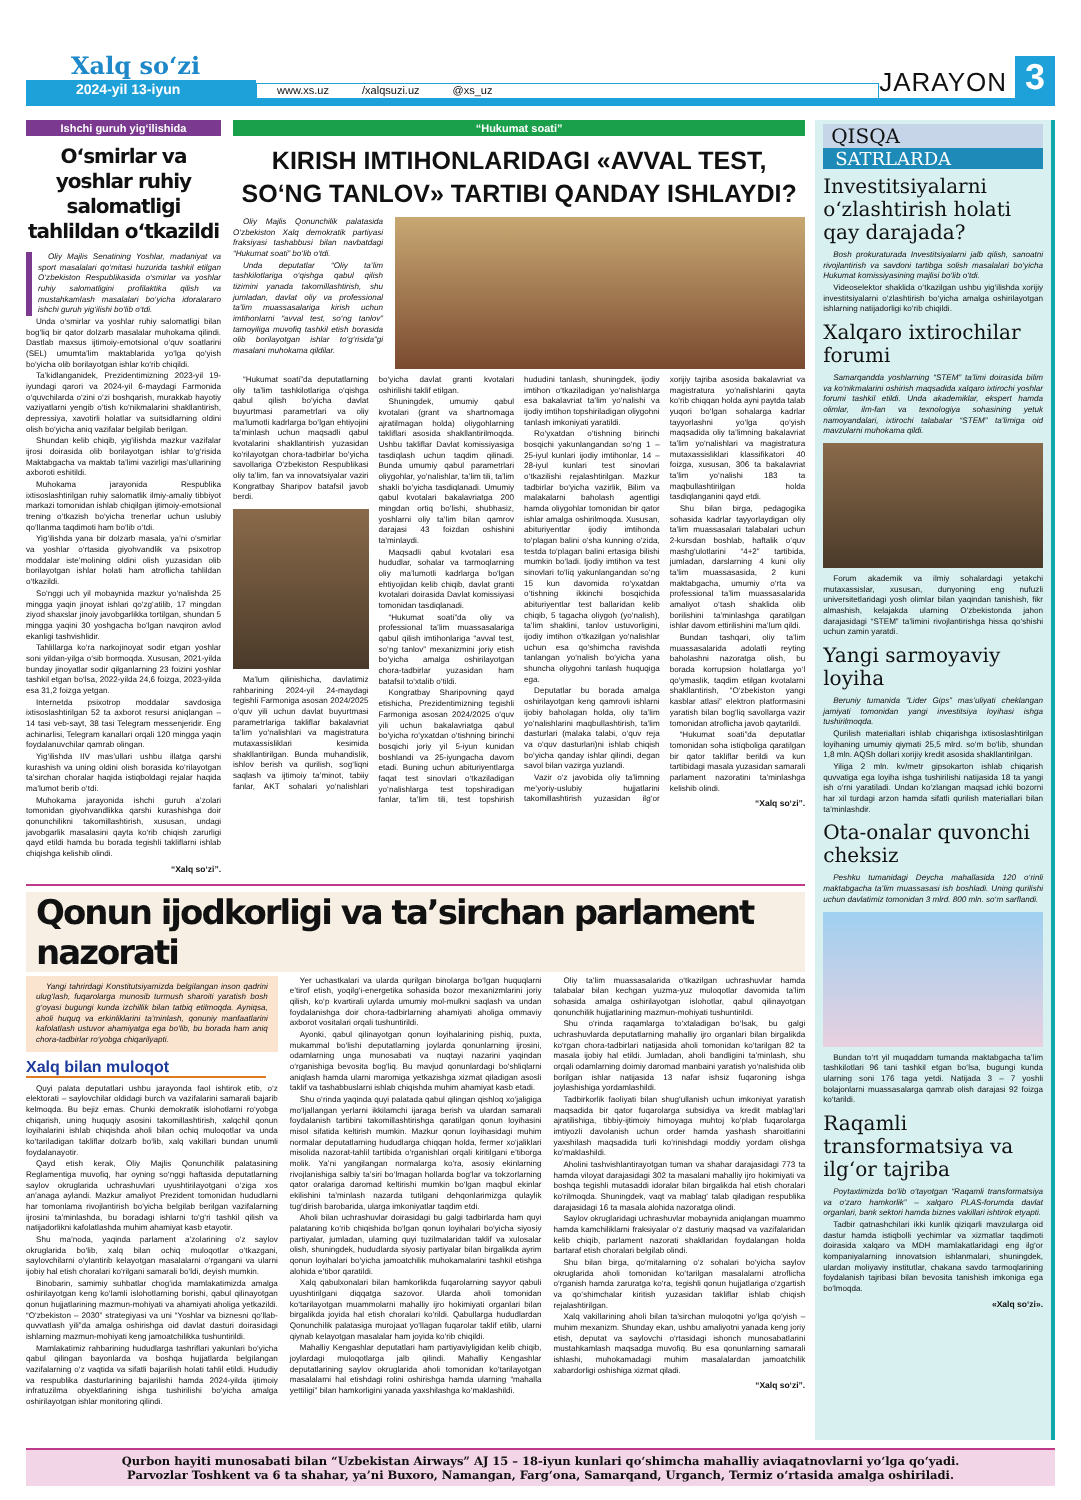Xalq so‘zi
2024-yil 13-iyun
www.xs.uz /xalqsuzi.uz @xs_uz
JARAYON
3
Ishchi guruh yig‘ilishida
O‘smirlar va yoshlar ruhiy salomatligi tahlildan o‘tkazildi
Oliy Majlis Senatining Yoshlar, madaniyat va sport masalalari qo‘mitasi huzurida tashkil etilgan O‘zbekiston Respublikasida o‘smirlar va yoshlar ruhiy salomatligini profilaktika qilish va mustahkamlash masalalari bo‘yicha idoralararo ishchi guruh yig‘ilishi bo‘lib o‘tdi.
Unda o‘smirlar va yoshlar ruhiy salomatligi bilan bog‘liq bir qator dolzarb masalalar muhokama qilindi. Dastlab maxsus ijtimoiy-emotsional o‘quv soatlarini (SEL) umumta’lim maktablarida yo‘lga qo‘yish bo‘yicha olib borilayotgan ishlar ko‘rib chiqildi.
Ta’kidlanganidek, Prezidentimizning 2023-yil 19-iyundagi qarori va 2024-yil 6-maydagi Farmonida o‘quvchilarda o‘zini o‘zi boshqarish, murakkab hayotiy vaziyatlarni yengib o‘tish ko‘nikmalarini shakllantirish, depressiya, xavotirli holatlar va suitsidlarning oldini olish bo‘yicha aniq vazifalar belgilab berilgan.
Shundan kelib chiqib, yig‘ilishda mazkur vazifalar ijrosi doirasida olib borilayotgan ishlar to‘g‘risida Maktabgacha va maktab ta’limi vazirligi mas’ullarining axboroti eshitildi.
Muhokama jarayonida Respublika ixtisoslashtirilgan ruhiy salomatlik ilmiy-amaliy tibbiyot markazi tomonidan ishlab chiqilgan ijtimoiy-emotsional trening o‘tkazish bo‘yicha trenerlar uchun uslubiy qo‘llanma taqdimoti ham bo‘lib o‘tdi.
Yig‘ilishda yana bir dolzarb masala, ya’ni o‘smirlar va yoshlar o‘rtasida giyohvandlik va psixotrop moddalar iste’molining oldini olish yuzasidan olib borilayotgan ishlar holati ham atroflicha tahlildan o‘tkazildi.
So‘nggi uch yil mobaynida mazkur yo‘nalishda 25 mingga yaqin jinoyat ishlari qo‘zg‘atilib, 17 mingdan ziyod shaxslar jinoiy javobgarlikka tortilgan, shundan 5 mingga yaqini 30 yoshgacha bo‘lgan navqiron avlod ekanligi tashvishlidir.
Tahlillarga ko‘ra narkojinoyat sodir etgan yoshlar soni yildan-yilga o‘sib bormoqda. Xususan, 2021-yilda bunday jinoyatlar sodir qilganlarning 23 foizini yoshlar tashkil etgan bo‘lsa, 2022-yilda 24,6 foizga, 2023-yilda esa 31,2 foizga yetgan.
Internetda psixotrop moddalar savdosiga ixtisoslashtirilgan 52 ta axborot resursi aniqlangan – 14 tasi veb-sayt, 38 tasi Telegram messenjeridir. Eng achinarlisi, Telegram kanallari orqali 120 mingga yaqin foydalanuvchilar qamrab olingan.
Yig‘ilishda IIV mas’ullari ushbu illatga qarshi kurashish va uning oldini olish borasida ko‘rilayotgan ta’sirchan choralar haqida istiqboldagi rejalar haqida ma’lumot berib o‘tdi.
Muhokama jarayonida ishchi guruh a’zolari tomonidan giyohvandlikka qarshi kurashishga doir qonunchilikni takomillashtirish, xususan, undagi javobgarlik masalasini qayta ko‘rib chiqish zarurligi qayd etildi hamda bu borada tegishli takliflarni ishlab chiqishga kelishib olindi.
“Xalq so‘zi”.
“Hukumat soati”
KIRISH IMTIHONLARIDAGI «AVVAL TEST, SO‘NG TANLOV» TARTIBI QANDAY ISHLAYDI?
Oliy Majlis Qonunchilik palatasida O‘zbekiston Xalq demokratik partiyasi fraksiyasi tashabbusi bilan navbatdagi “Hukumat soati” bo‘lib o‘tdi.
Unda deputatlar “Oliy ta’lim tashkilotlariga o‘qishga qabul qilish tizimini yanada takomillashtirish, shu jumladan, davlat oliy va professional ta’lim muassasalariga kirish uchun imtihonlarni “avval test, so‘ng tanlov” tamoyiliga muvofiq tashkil etish borasida olib borilayotgan ishlar to‘g‘risida”gi masalani muhokama qildilar.
“Hukumat soati”da deputatlarning oliy ta’lim tashkilotlariga o‘qishga qabul qilish bo‘yicha davlat buyurtmasi parametrlari va oliy ma’lumotli kadrlarga bo‘lgan ehtiyojini ta’minlash uchun maqsadli qabul kvotalarini shakllantirish yuzasidan ko‘rilayotgan chora-tadbirlar bo‘yicha savollariga O‘zbekiston Respublikasi oliy ta’lim, fan va innovatsiyalar vaziri Kongratbay Sharipov batafsil javob berdi.
Ma’lum qilinishicha, davlatimiz rahbarining 2024-yil 24-maydagi tegishli Farmoniga asosan 2024/2025 o‘quv yili uchun davlat buyurtmasi parametrlariga takliflar bakalavriat ta’lim yo‘nalishlari va magistratura mutaxassisliklari kesimida shakllantirilgan. Bunda muhandislik, ishlov berish va qurilish, sog‘liqni saqlash va ijtimoiy ta’minot, tabiiy fanlar, AKT sohalari yo‘nalishlari bo‘yicha davlat granti kvotalari oshirilishi taklif etilgan.
Shuningdek, umumiy qabul kvotalari (grant va shartnomaga ajratilmagan holda) oliygohlarning takliflari asosida shakllantirilmoqda. Ushbu takliflar Davlat komissiyasiga tasdiqlash uchun taqdim qilinadi. Bunda umumiy qabul parametrlari oliygohlar, yo‘nalishlar, ta’lim tili, ta’lim shakli bo‘yicha tasdiqlanadi. Umumiy qabul kvotalari bakalavriatga 200 mingdan ortiq bo‘lishi, shubhasiz, yoshlarni oliy ta’lim bilan qamrov darajasi 43 foizdan oshishini ta’minlaydi.
Maqsadli qabul kvotalari esa hududlar, sohalar va tarmoqlarning oliy ma’lumotli kadrlarga bo‘lgan ehtiyojidan kelib chiqib, davlat granti kvotalari doirasida Davlat komissiyasi tomonidan tasdiqlanadi.
“Hukumat soati”da oliy va professional ta’lim muassasalariga qabul qilish imtihonlariga “avval test, so‘ng tanlov” mexanizmini joriy etish bo‘yicha amalga oshirilayotgan chora-tadbirlar yuzasidan ham batafsil to‘xtalib o‘tildi.
Kongratbay Sharipovning qayd etishicha, Prezidentimizning tegishli Farmoniga asosan 2024/2025 o‘quv yili uchun bakalavriatga qabul bo‘yicha ro‘yxatdan o‘tishning birinchi bosqichi joriy yil 5-iyun kunidan boshlandi va 25-iyungacha davom etadi. Buning uchun abituriyentlarga faqat test sinovlari o‘tkaziladigan yo‘nalishlarga test topshiradigan fanlar, ta’lim tili, test topshirish hududini tanlash, shuningdek, ijodiy imtihon o‘tkaziladigan yo‘nalishlarga esa bakalavriat ta’lim yo‘nalishi va ijodiy imtihon topshiriladigan oliygohni tanlash imkoniyati yaratildi.
Ro‘yxatdan o‘tishning birinchi bosqichi yakunlangandan so‘ng 1 – 25-iyul kunlari ijodiy imtihonlar, 14 – 28-iyul kunlari test sinovlari o‘tkazilishi rejalashtirilgan. Mazkur tadbirlar bo‘yicha vazirlik, Bilim va malakalarni baholash agentligi hamda oliygohlar tomonidan bir qator ishlar amalga oshirilmoqda. Xususan, abituriyentlar ijodiy imtihonda to‘plagan balini o‘sha kunning o‘zida, testda to‘plagan balini ertasiga bilishi mumkin bo‘ladi. Ijodiy imtihon va test sinovlari to‘liq yakunlangandan so‘ng 15 kun davomida ro‘yxatdan o‘tishning ikkinchi bosqichida abituriyentlar test ballaridan kelib chiqib, 5 tagacha oliygoh (yo‘nalish), ta’lim shaklini, tanlov ustuvorligini, ijodiy imtihon o‘tkazilgan yo‘nalishlar uchun esa qo‘shimcha ravishda tanlangan yo‘nalish bo‘yicha yana shuncha oliygohni tanlash huquqiga ega.
Deputatlar bu borada amalga oshirilayotgan keng qamrovli ishlarni ijobiy baholagan holda, oliy ta’lim yo‘nalishlarini maqbullashtirish, ta’lim dasturlari (malaka talabi, o‘quv reja va o‘quv dasturlari)ni ishlab chiqish bo‘yicha qanday ishlar qilindi, degan savol bilan vazirga yuzlandi.
Vazir o‘z javobida oliy ta’limning me’yoriy-uslubiy hujjatlarini takomillashtirish yuzasidan ilg‘or xorijiy tajriba asosida bakalavriat va magistratura yo‘nalishlarini qayta ko‘rib chiqqan holda ayni paytda talab yuqori bo‘lgan sohalarga kadrlar tayyorlashni yo‘lga qo‘yish maqsadida oliy ta’limning bakalavriat ta’lim yo‘nalishlari va magistratura mutaxassisliklari klassifikatori 40 foizga, xususan, 306 ta bakalavriat ta’lim yo‘nalishi 183 ta maqbullashtirilgan holda tasdiqlanganini qayd etdi.
Shu bilan birga, pedagogika sohasida kadrlar tayyorlaydigan oliy ta’lim muassasalari talabalari uchun 2-kursdan boshlab, haftalik o‘quv mashg‘ulotlarini “4+2” tartibida, jumladan, darslarning 4 kuni oliy ta’lim muassasasida, 2 kuni maktabgacha, umumiy o‘rta va professional ta’lim muassasalarida amaliyot o‘tash shaklida olib borilishini ta’minlashga qaratilgan ishlar davom ettirilishini ma’lum qildi.
Bundan tashqari, oliy ta’lim muassasalarida adolatli reyting baholashni nazoratga olish, bu borada korrupsion holatlarga yo‘l qo‘ymaslik, taqdim etilgan kvotalarni shakllantirish, “O‘zbekiston yangi kasblar atlasi” elektron platformasini yaratish bilan bog‘liq savollarga vazir tomonidan atroflicha javob qaytarildi.
“Hukumat soati”da deputatlar tomonidan soha istiqboliga qaratilgan bir qator takliflar berildi va kun tartibidagi masala yuzasidan samarali parlament nazoratini ta’minlashga kelishib olindi.
“Xalq so‘zi”.
Qonun ijodkorligi va ta’sirchan parlament nazorati
Yangi tahrirdagi Konstitutsiyamizda belgilangan inson qadrini ulug‘lash, fuqarolarga munosib turmush sharoiti yaratish bosh g‘oyasi bugungi kunda izchillik bilan tatbiq etilmoqda. Ayniqsa, aholi huquq va erkinliklarini ta’minlash, qonuniy manfaatlarini kafolatlash ustuvor ahamiyatga ega bo‘lib, bu borada ham aniq chora-tadbirlar ro‘yobga chiqarilyapti.
Xalq bilan muloqot
Quyi palata deputatlari ushbu jarayonda faol ishtirok etib, o‘z elektorati – saylovchilar oldidagi burch va vazifalarini samarali bajarib kelmoqda. Bu bejiz emas. Chunki demokratik islohotlarni ro‘yobga chiqarish, uning huquqiy asosini takomillashtirish, xalqchil qonun loyihalarini ishlab chiqishda aholi bilan ochiq muloqotlar va unda ko‘tariladigan takliflar dolzarb bo‘lib, xalq vakillari bundan unumli foydalanayotir.
Qayd etish kerak, Oliy Majlis Qonunchilik palatasining Reglamentiga muvofiq, har oyning so‘nggi haftasida deputatlarning saylov okruglarida uchrashuvlari uyushtirilayotgani o‘ziga xos an’anaga aylandi. Mazkur amaliyot Prezident tomonidan hududlarni har tomonlama rivojlantirish bo‘yicha belgilab berilgan vazifalarning ijrosini ta’minlashda, bu boradagi ishlarni to‘g‘ri tashkil qilish va natijadorlikni kafolatlashda muhim ahamiyat kasb etayotir.
Shu ma’noda, yaqinda parlament a’zolarining o‘z saylov okruglarida bo‘lib, xalq bilan ochiq muloqotlar o‘tkazgani, saylovchilarni o‘ylantirib kelayotgan masalalarni o‘rgangani va ularni ijobiy hal etish choralari ko‘rilgani samarali bo‘ldi, deyish mumkin.
Binobarin, samimiy suhbatlar chog‘ida mamlakatimizda amalga oshirilayotgan keng ko‘lamli islohotlarning borishi, qabul qilinayotgan qonun hujjatlarining mazmun-mohiyati va ahamiyati aholiga yetkazildi. “O‘zbekiston – 2030” strategiyasi va uni “Yoshlar va biznesni qo‘llab-quvvatlash yili”da amalga oshirishga oid davlat dasturi doirasidagi ishlarning mazmun-mohiyati keng jamoatchilikka tushuntirildi.
Mamlakatimiz rahbarining hududlarga tashriflari yakunlari bo‘yicha qabul qilingan bayonlarda va boshqa hujjatlarda belgilangan vazifalarning o‘z vaqtida va sifatli bajarilish holati tahlil etildi. Hududiy va respublika dasturlarining bajarilishi hamda 2024-yilda ijtimoiy infratuzilma obyektlarining ishga tushirilishi bo‘yicha amalga oshirilayotgan ishlar monitoring qilindi.
Yer uchastkalari va ularda qurilgan binolarga bo‘lgan huquqlarni e’tirof etish, yoqilg‘i-energetika sohasida bozor mexanizmlarini joriy qilish, ko‘p kvartirali uylarda umumiy mol-mulkni saqlash va undan foydalanishga doir chora-tadbirlarning ahamiyati aholiga ommaviy axborot vositalari orqali tushuntirildi.
Ayonki, qabul qilinayotgan qonun loyihalarining pishiq, puxta, mukammal bo‘lishi deputatlarning joylarda qonunlarning ijrosini, odamlarning unga munosabati va nuqtayi nazarini yaqindan o‘rganishiga bevosita bog‘liq. Bu mavjud qonunlardagi bo‘shliqlarni aniqlash hamda ularni maromiga yetkazishga xizmat qiladigan asosli taklif va tashabbuslarni ishlab chiqishda muhim ahamiyat kasb etadi.
Shu o‘rinda yaqinda quyi palatada qabul qilingan qishloq xo‘jaligiga mo‘ljallangan yerlarni ikkilamchi ijaraga berish va ulardan samarali foydalanish tartibini takomillashtirishga qaratilgan qonun loyihasini misol sifatida keltirish mumkin. Mazkur qonun loyihasidagi muhim normalar deputatlarning hududlarga chiqqan holda, fermer xo‘jaliklari misolida nazorat-tahlil tartibida o‘rganishlari orqali kiritilgani e’tiborga molik. Ya’ni yangilangan normalarga ko‘ra, asosiy ekinlarning rivojlanishiga salbiy ta’siri bo‘lmagan hollarda bog‘lar va tokzorlarning qator oralariga daromad keltirishi mumkin bo‘lgan maqbul ekinlar ekilishini ta’minlash nazarda tutilgani dehqonlarimizga qulaylik tug‘dirish barobarida, ularga imkoniyatlar taqdim etdi.
Aholi bilan uchrashuvlar doirasidagi bu galgi tadbirlarda ham quyi palataning ko‘rib chiqishida bo‘lgan qonun loyihalari bo‘yicha siyosiy partiyalar, jumladan, ularning quyi tuzilmalaridan taklif va xulosalar olish, shuningdek, hududlarda siyosiy partiyalar bilan birgalikda ayrim qonun loyihalari bo‘yicha jamoatchilik muhokamalarini tashkil etishga alohida e’tibor qaratildi.
Xalq qabulxonalari bilan hamkorlikda fuqarolarning sayyor qabuli uyushtirilgani diqqatga sazovor. Ularda aholi tomonidan ko‘tarilayotgan muammolarni mahalliy ijro hokimiyati organlari bilan birgalikda joyida hal etish choralari ko‘rildi. Qabullarga hududlardan Qonunchilik palatasiga murojaat yo‘llagan fuqarolar taklif etilib, ularni qiynab kelayotgan masalalar ham joyida ko‘rib chiqildi.
Mahalliy Kengashlar deputatlari ham partiyaviyligidan kelib chiqib, joylardagi muloqotlarga jalb qilindi. Mahalliy Kengashlar deputatlarining saylov okruglarida aholi tomonidan ko‘tarilayotgan masalalarni hal etishdagi rolini oshirishga hamda ularning “mahalla yettiligi” bilan hamkorligini yanada yaxshilashga ko‘maklashildi.
Oliy ta’lim muassasalarida o‘tkazilgan uchrashuvlar hamda talabalar bilan kechgan yuzma-yuz muloqotlar davomida ta’lim sohasida amalga oshirilayotgan islohotlar, qabul qilinayotgan qonunchilik hujjatlarining mazmun-mohiyati tushuntirildi.
Shu o‘rinda raqamlarga to‘xtaladigan bo‘lsak, bu galgi uchrashuvlarda deputatlarning mahalliy ijro organlari bilan birgalikda ko‘rgan chora-tadbirlari natijasida aholi tomonidan ko‘tarilgan 82 ta masala ijobiy hal etildi. Jumladan, aholi bandligini ta’minlash, shu orqali odamlarning doimiy daromad manbaini yaratish yo‘nalishida olib borilgan ishlar natijasida 13 nafar ishsiz fuqaroning ishga joylashishiga yordamlashildi.
Tadbirkorlik faoliyati bilan shug‘ullanish uchun imkoniyat yaratish maqsadida bir qator fuqarolarga subsidiya va kredit mablag‘lari ajratilishiga, tibbiy-ijtimoiy himoyaga muhtoj ko‘plab fuqarolarga imtiyozli davolanish uchun order hamda yashash sharoitlarini yaxshilash maqsadida turli ko‘rinishdagi moddiy yordam olishga ko‘maklashildi.
Aholini tashvishlantirayotgan tuman va shahar darajasidagi 773 ta hamda viloyat darajasidagi 302 ta masalani mahalliy ijro hokimiyati va boshqa tegishli mutasaddi idoralar bilan birgalikda hal etish choralari ko‘rilmoqda. Shuningdek, vaqt va mablag‘ talab qiladigan respublika darajasidagi 16 ta masala alohida nazoratga olindi.
Saylov okruglaridagi uchrashuvlar mobaynida aniqlangan muammo hamda kamchiliklarni fraksiyalar o‘z dasturiy maqsad va vazifalaridan kelib chiqib, parlament nazorati shakllaridan foydalangan holda bartaraf etish choralari belgilab olindi.
Shu bilan birga, qo‘mitalarning o‘z sohalari bo‘yicha saylov okruglarida aholi tomonidan ko‘tarilgan masalalarni atroflicha o‘rganish hamda zaruratga ko‘ra, tegishli qonun hujjatlariga o‘zgartish va qo‘shimchalar kiritish yuzasidan takliflar ishlab chiqish rejalashtirilgan.
Xalq vakillarining aholi bilan ta’sirchan muloqotni yo‘lga qo‘yish – muhim mexanizm. Shunday ekan, ushbu amaliyotni yanada keng joriy etish, deputat va saylovchi o‘rtasidagi ishonch munosabatlarini mustahkamlash maqsadga muvofiq. Bu esa qonunlarning samarali ishlashi, muhokamadagi muhim masalalardan jamoatchilik xabardorligi oshishiga xizmat qiladi.
“Xalq so‘zi”.
QISQA
SATRLARDA
Investitsiyalarni o‘zlashtirish holati qay darajada?
Bosh prokuraturada Investitsiyalarni jalb qilish, sanoatni rivojlantirish va savdoni tartibga solish masalalari bo‘yicha Hukumat komissiyasining majlisi bo‘lib o‘tdi.
Videoselektor shaklida o‘tkazilgan ushbu yig‘ilishda xorijiy investitsiyalarni o‘zlashtirish bo‘yicha amalga oshirilayotgan ishlarning natijadorligi ko‘rib chiqildi.
Xalqaro ixtirochilar forumi
Samarqandda yoshlarning “STEM” ta’limi doirasida bilim va ko‘nikmalarini oshirish maqsadida xalqaro ixtirochi yoshlar forumi tashkil etildi. Unda akademiklar, ekspert hamda olimlar, ilm-fan va texnologiya sohasining yetuk namoyandalari, ixtirochi talabalar “STEM” ta’limiga oid mavzularni muhokama qildi.
Forum akademik va ilmiy sohalardagi yetakchi mutaxassislar, xususan, dunyoning eng nufuzli universitetlaridagi yosh olimlar bilan yaqindan tanishish, fikr almashish, kelajakda ularning O‘zbekistonda jahon darajasidagi “STEM” ta’limini rivojlantirishga hissa qo‘shishi uchun zamin yaratdi.
Yangi sarmoyaviy loyiha
Beruniy tumanida “Lider Gips” mas’uliyati cheklangan jamiyati tomonidan yangi investitsiya loyihasi ishga tushirilmoqda.
Qurilish materiallari ishlab chiqarishga ixtisoslashtirilgan loyihaning umumiy qiymati 25,5 mlrd. so‘m bo‘lib, shundan 1,8 mln. AQSh dollari xorijiy kredit asosida shakllantirilgan.
Yiliga 2 mln. kv/metr gipsokarton ishlab chiqarish quvvatiga ega loyiha ishga tushirilishi natijasida 18 ta yangi ish o‘rni yaratiladi. Undan ko‘zlangan maqsad ichki bozorni har xil turdagi arzon hamda sifatli qurilish materiallari bilan ta’minlashdir.
Ota-onalar quvonchi cheksiz
Peshku tumanidagi Deycha mahallasida 120 o‘rinli maktabgacha ta’lim muassasasi ish boshladi. Uning qurilishi uchun davlatimiz tomonidan 3 mlrd. 800 mln. so‘m sarflandi.
Bundan to‘rt yil muqaddam tumanda maktabgacha ta’lim tashkilotlari 96 tani tashkil etgan bo‘lsa, bugungi kunda ularning soni 176 taga yetdi. Natijada 3 – 7 yoshli bolajonlarni muassasalarga qamrab olish darajasi 92 foizga ko‘tarildi.
Raqamli transformatsiya va ilg‘or tajriba
Poytaxtimizda bo‘lib o‘tayotgan “Raqamli transformatsiya va o‘zaro hamkorlik” – xalqaro PLAS-forumda davlat organlari, bank sektori hamda biznes vakillari ishtirok etyapti.
Tadbir qatnashchilari ikki kunlik qiziqarli mavzularga oid dastur hamda istiqbolli yechimlar va xizmatlar taqdimoti doirasida xalqaro va MDH mamlakatlaridagi eng ilg‘or kompaniyalarning innovatsion ishlanmalari, shuningdek, ulardan moliyaviy institutlar, chakana savdo tarmoqlarining foydalanish tajribasi bilan bevosita tanishish imkoniga ega bo‘lmoqda.
«Xalq so‘zi».
Qurbon hayiti munosabati bilan “Uzbekistan Airways” AJ 15 – 18-iyun kunlari qo‘shimcha mahalliy aviaqatnovlarni yo‘lga qo‘yadi.
Parvozlar Toshkent va 6 ta shahar, ya’ni Buxoro, Namangan, Farg‘ona, Samarqand, Urganch, Termiz o‘rtasida amalga oshiriladi.